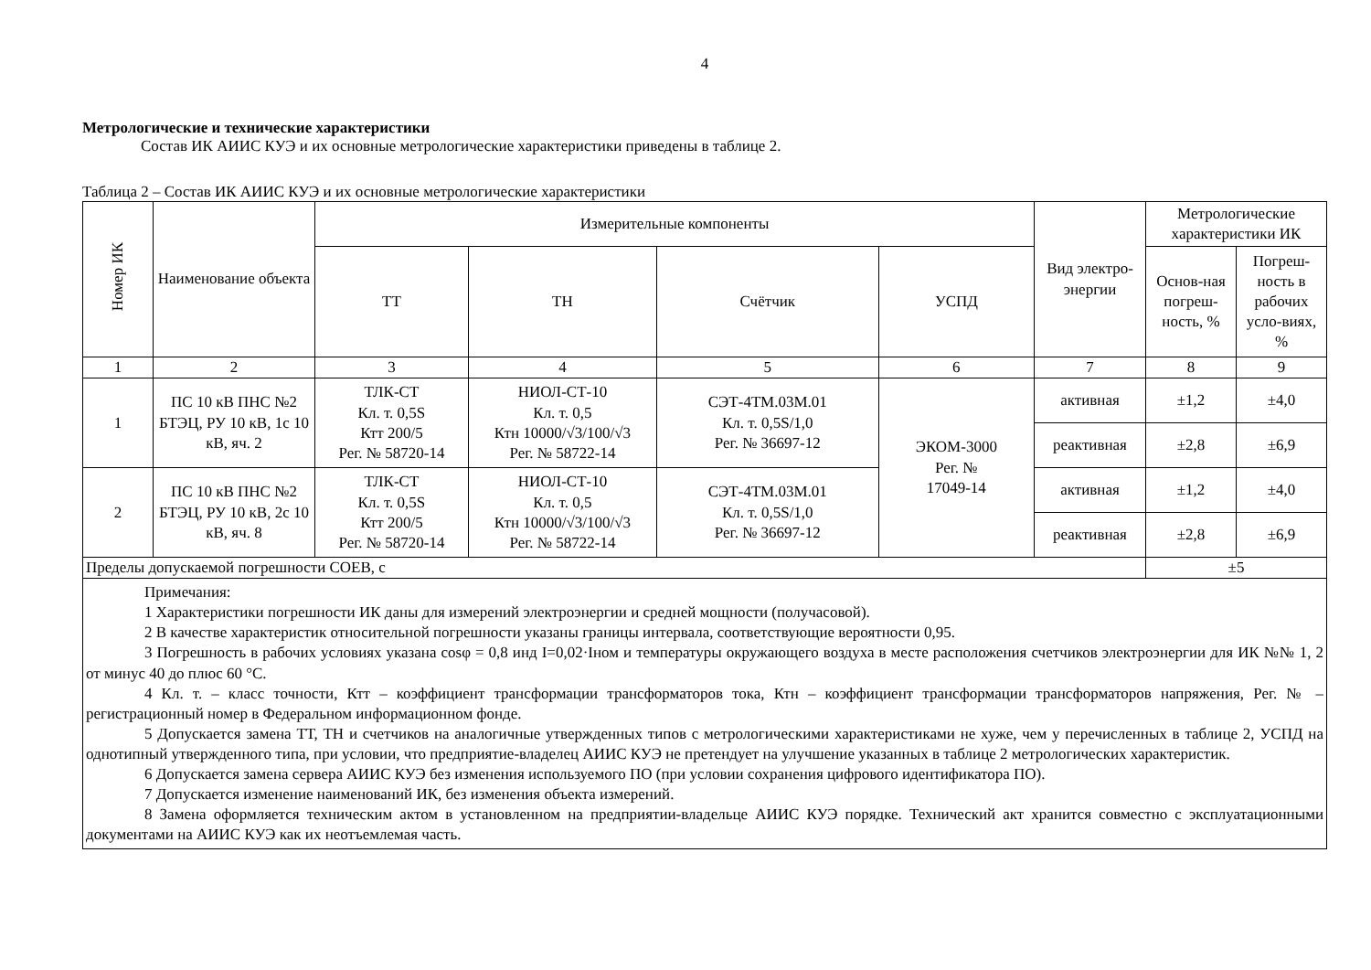4
Метрологические и технические характеристики
Состав ИК АИИС КУЭ и их основные метрологические характеристики приведены в таблице 2.
Таблица 2 – Состав ИК АИИС КУЭ и их основные метрологические характеристики
| Номер ИК | Наименование объекта | Измерительные компоненты | | | | Вид электро-энергии | Метрологические характеристики ИК | |
| --- | --- | --- | --- | --- | --- | --- | --- | --- |
| | | ТТ | ТН | Счётчик | УСПД | | Основ-ная погреш-ность, % | Погреш-ность в рабочих усло-виях, % |
| 1 | 2 | 3 | 4 | 5 | 6 | 7 | 8 | 9 |
| 1 | ПС 10 кВ ПНС №2 БТЭЦ, РУ 10 кВ, 1с 10 кВ, яч. 2 | ТЛК-СТ Кл. т. 0,5S Ктт 200/5 Рег. № 58720-14 | НИОЛ-СТ-10 Кл. т. 0,5 Ктн 10000/√3/100/√3 Рег. № 58722-14 | СЭТ-4ТМ.03М.01 Кл. т. 0,5S/1,0 Рег. № 36697-12 | ЭКОМ-3000 Рег. № 17049-14 | активная | ±1,2 | ±4,0 |
| | | | | | | реактивная | ±2,8 | ±6,9 |
| 2 | ПС 10 кВ ПНС №2 БТЭЦ, РУ 10 кВ, 2с 10 кВ, яч. 8 | ТЛК-СТ Кл. т. 0,5S Ктт 200/5 Рег. № 58720-14 | НИОЛ-СТ-10 Кл. т. 0,5 Ктн 10000/√3/100/√3 Рег. № 58722-14 | СЭТ-4ТМ.03М.01 Кл. т. 0,5S/1,0 Рег. № 36697-12 | | активная | ±1,2 | ±4,0 |
| | | | | | | реактивная | ±2,8 | ±6,9 |
| Пределы допускаемой погрешности СОЕВ, с | | | | | | | ±5 | |
| Примечания: 1 Характеристики погрешности ИК даны для измерений электроэнергии и средней мощности (получасовой). 2 В качестве характеристик относительной погрешности указаны границы интервала, соответствующие вероятности 0,95. 3 Погрешность в рабочих условиях указана cosφ = 0,8 инд I=0,02·Iном и температуры окружающего воздуха в месте расположения счетчиков электроэнергии для ИК №№ 1, 2 от минус 40 до плюс 60 °С. 4 Кл. т. – класс точности, Ктт – коэффициент трансформации трансформаторов тока, Ктн – коэффициент трансформации трансформаторов напряжения, Рег. № – регистрационный номер в Федеральном информационном фонде. 5 Допускается замена ТТ, ТН и счетчиков на аналогичные утвержденных типов с метрологическими характеристиками не хуже, чем у перечисленных в таблице 2, УСПД на однотипный утвержденного типа, при условии, что предприятие-владелец АИИС КУЭ не претендует на улучшение указанных в таблице 2 метрологических характеристик. 6 Допускается замена сервера АИИС КУЭ без изменения используемого ПО (при условии сохранения цифрового идентификатора ПО). 7 Допускается изменение наименований ИК, без изменения объекта измерений. 8 Замена оформляется техническим актом в установленном на предприятии-владельце АИИС КУЭ порядке. Технический акт хранится совместно с эксплуатационными документами на АИИС КУЭ как их неотъемлемая часть. | | | | | | | | |